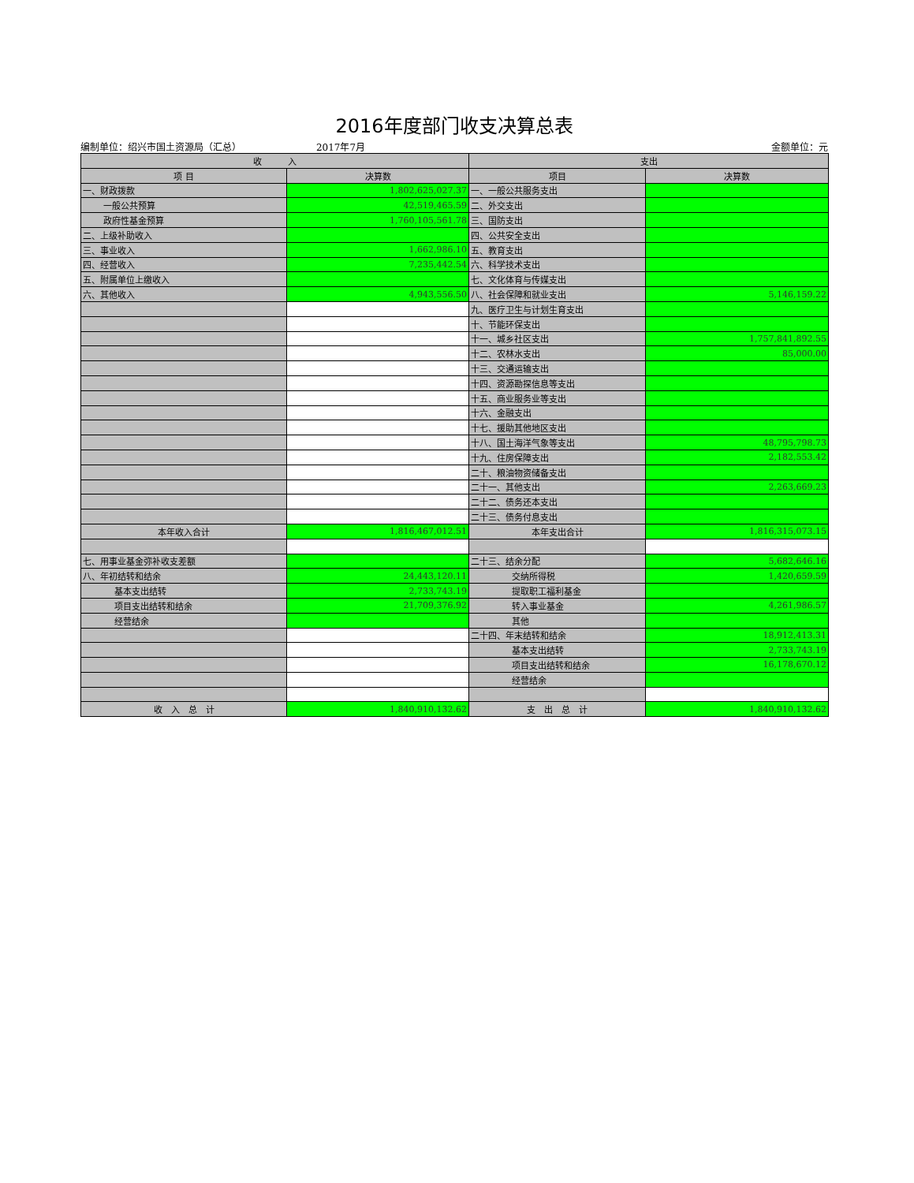2016年度部门收支决算总表
编制单位：绍兴市国土资源局（汇总） 2017年7月 金额单位：元
| 收 入 | | 支出 | |
| --- | --- | --- | --- |
| 项 目 | 决算数 | 项目 | 决算数 |
| 一、财政拨款 | 1,802,625,027.37 | 一、一般公共服务支出 | |
| 一般公共预算 | 42,519,465.59 | 二、外交支出 | |
| 政府性基金预算 | 1,760,105,561.78 | 三、国防支出 | |
| 二、上级补助收入 | | 四、公共安全支出 | |
| 三、事业收入 | 1,662,986.10 | 五、教育支出 | |
| 四、经营收入 | 7,235,442.54 | 六、科学技术支出 | |
| 五、附属单位上缴收入 | | 七、文化体育与传媒支出 | |
| 六、其他收入 | 4,943,556.50 | 八、社会保障和就业支出 | 5,146,159.22 |
| | | 九、医疗卫生与计划生育支出 | |
| | | 十、节能环保支出 | |
| | | 十一、城乡社区支出 | 1,757,841,892.55 |
| | | 十二、农林水支出 | 85,000.00 |
| | | 十三、交通运输支出 | |
| | | 十四、资源勘探信息等支出 | |
| | | 十五、商业服务业等支出 | |
| | | 十六、金融支出 | |
| | | 十七、援助其他地区支出 | |
| | | 十八、国土海洋气象等支出 | 48,795,798.73 |
| | | 十九、住房保障支出 | 2,182,553.42 |
| | | 二十、粮油物资储备支出 | |
| | | 二十一、其他支出 | 2,263,669.23 |
| | | 二十二、债务还本支出 | |
| | | 二十三、债务付息支出 | |
| 本年收入合计 | 1,816,467,012.51 | 本年支出合计 | 1,816,315,073.15 |
| 七、用事业基金弥补收支差额 | | 二十三、结余分配 | 5,682,646.16 |
| 八、年初结转和结余 | 24,443,120.11 | 交纳所得税 | 1,420,659.59 |
| 基本支出结转 | 2,733,743.19 | 提取职工福利基金 | |
| 项目支出结转和结余 | 21,709,376.92 | 转入事业基金 | 4,261,986.57 |
| 经营结余 | | 其他 | |
| | | 二十四、年末结转和结余 | 18,912,413.31 |
| | | 基本支出结转 | 2,733,743.19 |
| | | 项目支出结转和结余 | 16,178,670.12 |
| | | 经营结余 | |
| 收 入 总 计 | 1,840,910,132.62 | 支 出 总 计 | 1,840,910,132.62 |